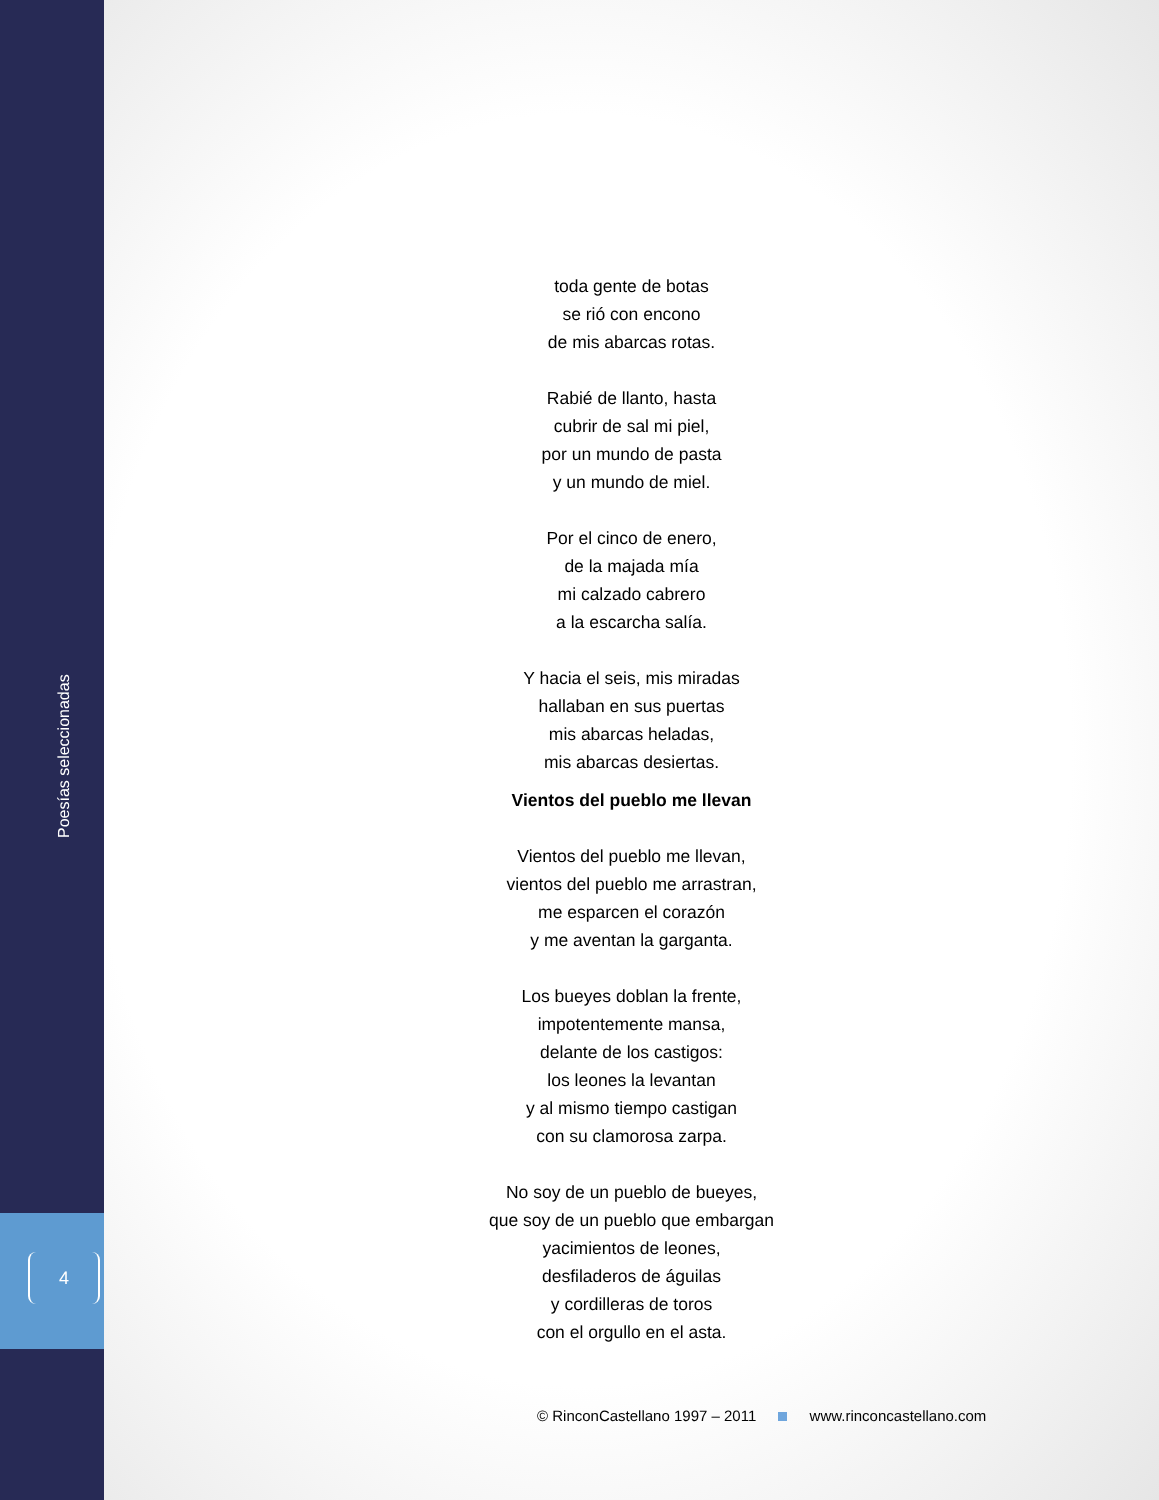Poesías seleccionadas
4
toda gente de botas
se rió con encono
de mis abarcas rotas.
Rabié de llanto, hasta
cubrir de sal mi piel,
por un mundo de pasta
y un mundo de miel.
Por el cinco de enero,
de la majada mía
mi calzado cabrero
a la escarcha salía.
Y hacia el seis, mis miradas
hallaban en sus puertas
mis abarcas heladas,
mis abarcas desiertas.
Vientos del pueblo me llevan
Vientos del pueblo me llevan,
vientos del pueblo me arrastran,
me esparcen el corazón
y me aventan la garganta.
Los bueyes doblan la frente,
impotentemente mansa,
delante de los castigos:
los leones la levantan
y al mismo tiempo castigan
con su clamorosa zarpa.
No soy de un pueblo de bueyes,
que soy de un pueblo que embargan
yacimientos de leones,
desfiladeros de águilas
y cordilleras de toros
con el orgullo en el asta.
© RinconCastellano 1997 – 2011 www.rinconcastellano.com